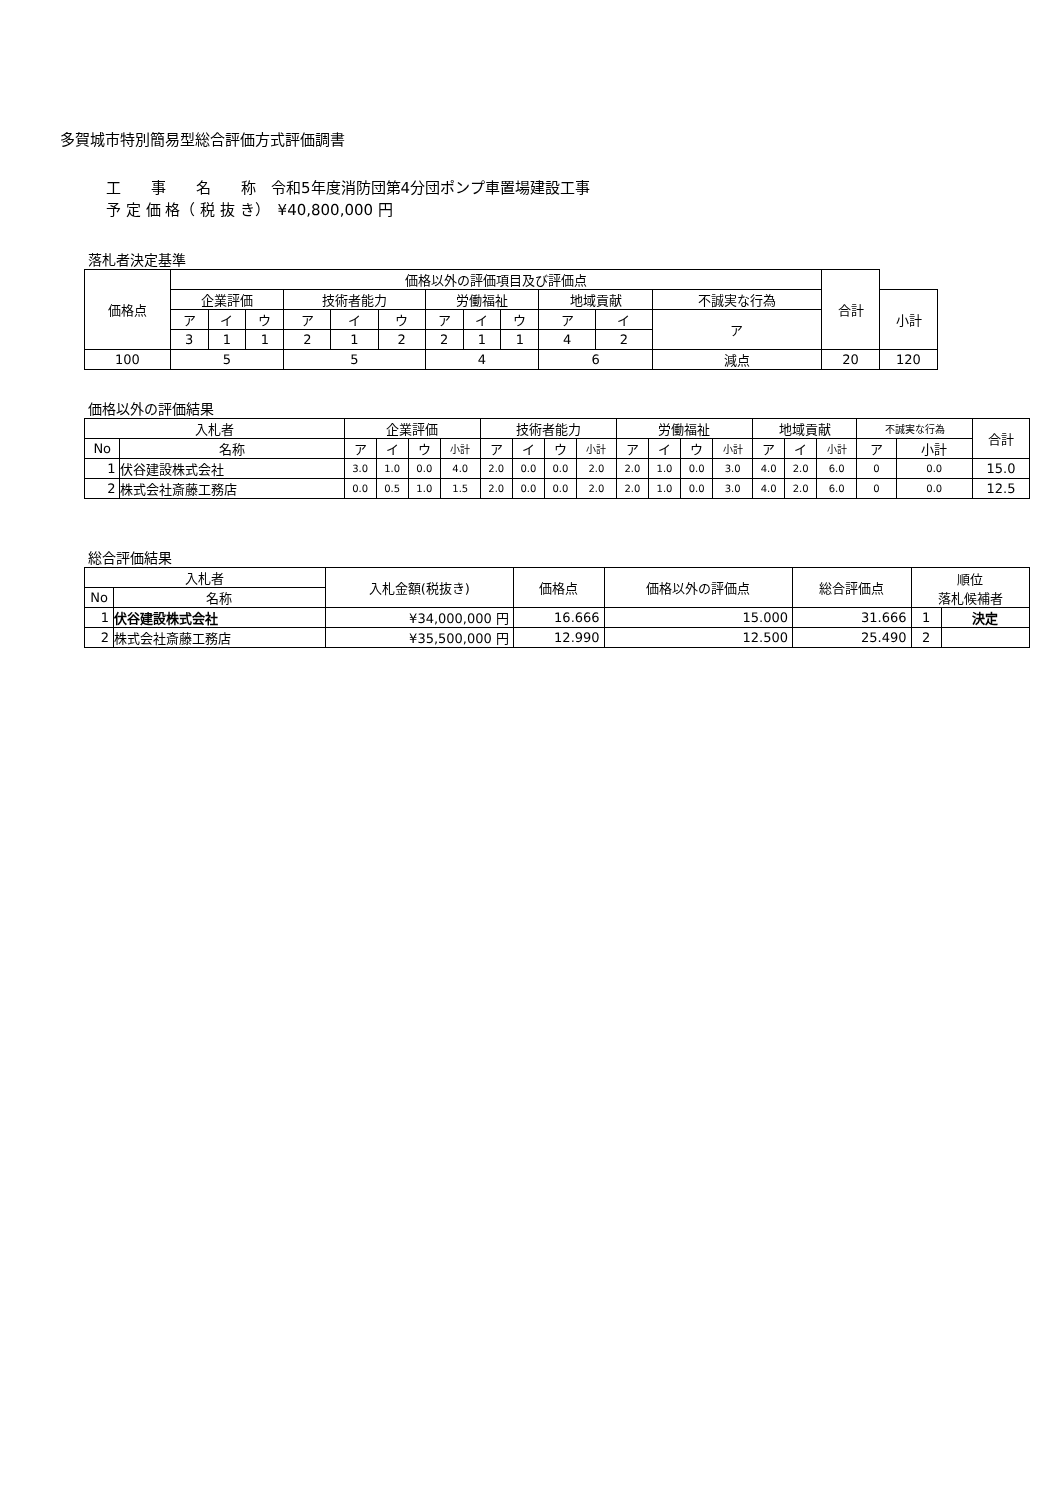多賀城市特別簡易型総合評価方式評価調書
工　　事　　名　　称　令和5年度消防団第4分団ポンプ車置場建設工事
予 定 価 格（ 税 抜 き）　¥40,800,000 円
落札者決定基準
| 価格点 | 価格以外の評価項目及び評価点 | | | | | | | | | | | | 合計 | |
| --- | --- | --- | --- | --- | --- | --- | --- | --- | --- | --- | --- | --- | --- | --- |
| | 企業評価 | | | 技術者能力 | | | 労働福祉 | | | 地域貢献 | | 不誠実な行為 | | 小計 |
| | ア | イ | ウ | ア | イ | ウ | ア | イ | ウ | ア | イ | ア | | |
| | 3 | 1 | 1 | 2 | 1 | 2 | 2 | 1 | 1 | 4 | 2 | | | |
| 100 | 5 | | | 5 | | | 4 | | | 6 | | 減点 | 20 | 120 |
価格以外の評価結果
| 入札者 | | 企業評価 | | | | 技術者能力 | | | | 労働福祉 | | | | 地域貢献 | | | 不誠実な行為 | | 合計 |
| --- | --- | --- | --- | --- | --- | --- | --- | --- | --- | --- | --- | --- | --- | --- | --- | --- | --- | --- | --- |
| No | 名称 | ア | イ | ウ | 小計 | ア | イ | ウ | 小計 | ア | イ | ウ | 小計 | ア | イ | 小計 | ア | 小計 | |
| 1 | 伏谷建設株式会社 | 3.0 | 1.0 | 0.0 | 4.0 | 2.0 | 0.0 | 0.0 | 2.0 | 2.0 | 1.0 | 0.0 | 3.0 | 4.0 | 2.0 | 6.0 | 0 | 0.0 | 15.0 |
| 2 | 株式会社斎藤工務店 | 0.0 | 0.5 | 1.0 | 1.5 | 2.0 | 0.0 | 0.0 | 2.0 | 2.0 | 1.0 | 0.0 | 3.0 | 4.0 | 2.0 | 6.0 | 0 | 0.0 | 12.5 |
総合評価結果
| 入札者 | | 入札金額(税抜き) | 価格点 | 価格以外の評価点 | 総合評価点 | 順位 落札候補者 | |
| --- | --- | --- | --- | --- | --- | --- | --- |
| No | 名称 | | | | | | |
| 1 | 伏谷建設株式会社 | ¥34,000,000 円 | 16.666 | 15.000 | 31.666 | 1 | 決定 |
| 2 | 株式会社斎藤工務店 | ¥35,500,000 円 | 12.990 | 12.500 | 25.490 | 2 | |